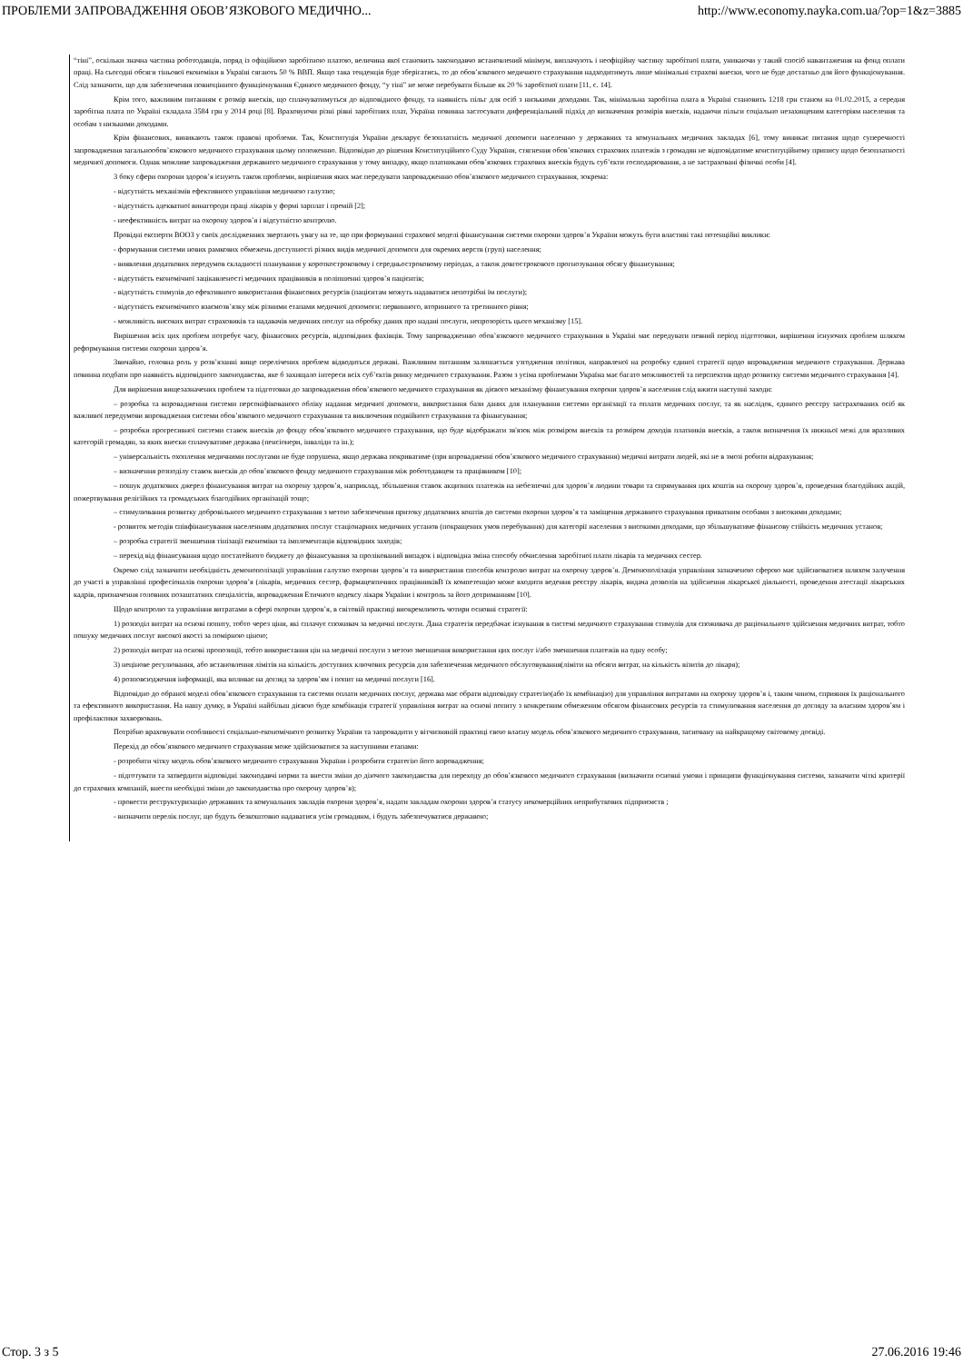ПРОБЛЕМИ ЗАПРОВАДЖЕННЯ ОБОВ’ЯЗКОВОГО МЕДИЧНО... http://www.economy.nayka.com.ua/?op=1&z=3885
“тіні”, оскільки значна частина роботодавців, поряд із офіційною заробітною платою, величина якої становить законодавчо встановлений мінімум, виплачують і неофіційну частину заробітної плати, уникаючи у такий спосіб навантаження на фонд оплати праці. На сьогодні обсяги тіньової економіки в Україні сягають 50 % ВВП. Якщо така тенденція буде зберігатись, то до обов’язкового медичного страхування надходитимуть лише мінімальні страхові внески, чого не буде достатньо для його функціонування. Слід зазначити, що для забезпечення повноцінного функціонування Єдиного медичного фонду, “у тіні” не може перебувати більше як 20 % заробітної плати [11, с. 14].
Крім того, важливим питанням є розмір внесків, що сплачуватимуться до відповідного фонду, та наявність пільг для осіб з низькими доходами. Так, мінімальна заробітна плата в Україні становить 1218 грн станом на 01.02.2015, а середня заробітна плата по Україні складала 3584 грн у 2014 році [8]. Враховуючи різні рівні заробітних плат, Україна повинна застосувати диференціальний підхід до визначення розмірів внесків, надаючи пільги соціально незахищеним категоріям населення та особам з низькими доходами.
Крім фінансових, виникають також правові проблеми. Так, Конституція України декларує безоплатність медичної допомоги населенню у державних та комунальних медичних закладах [6], тому виникає питання щодо суперечності запровадження загальнообов’язкового медичного страхування цьому положенню. Відповідно до рішення Конституційного Суду України, стягнення обов’язкових страхових платежів з громадян не відповідатиме конституційному припису щодо безоплатності медичної допомоги. Однак можливе запровадження державного медичного страхування у тому випадку, якщо платниками обов’язкових страхових внесків будуть суб’єкти господарювання, а не застраховані фізичні особи [4].
З боку сфери охорони здоров’я існують також проблеми, вирішення яких має передувати запровадженню обов’язкового медичного страхування, зокрема:
- відсутність механізмів ефективного управління медичною галуззю;
- відсутність адекватної винагороди праці лікарів у формі зарплат і премій [2];
- неефективність витрат на охорону здоров’я і відсутністю контролю.
Провідні експерти ВООЗ у своїх дослідженнях звертають увагу на те, що при формуванні страхової моделі фінансування системи охорони здоров’я України можуть бути властиві такі потенційні виклики:
- формування системи нових рамкових обмежень доступності різних видів медичної допомоги для окремих верств (груп) населення;
- виявлення додаткових передумов складності планування у короткостроковому і середньостроковому періодах, а також довгострокового прогнозування обсягу фінансування;
- відсутність економічної зацікавленості медичних працівників в поліпшенні здоров’я пацієнтів;
- відсутність стимулів до ефективного використання фінансових ресурсів (пацієнтам можуть надаватися непотрібні їм послуги);
- відсутність економічного взаємозв’язку між різними етапами медичної допомоги: первинного, вторинного та третинного рівня;
- можливість високих витрат страховиків та надавачів медичних послуг на обробку даних про надані послуги, непрозорість цього механізму [15].
Вирішення всіх цих проблем потребує часу, фінансових ресурсів, відповідних фахівців. Тому запровадженню обов’язкового медичного страхування в Україні має передувати певний період підготовки, вирішення існуючих проблем шляхом реформування системи охорони здоров’я.
Звичайно, головна роль у розв’язанні вище перелічених проблем відводиться державі. Важливим питанням залишається узгодження політики, направленої на розробку єдиної стратегії щодо впровадження медичного страхування. Держава повинна подбати про наявність відповідного законодавства, яке б захищало інтереси всіх суб’єктів ринку медичного страхування. Разом з усіма проблемами Україна має багато можливостей та перспектив щодо розвитку системи медичного страхування [4].
Для вирішення вищезазначених проблем та підготовки до запровадження обов’язкового медичного страхування як дієвого механізму фінансування охорони здоров’я населення слід вжити наступні заходи:
– розробка та впровадження системи персоніфікованого обліку надання медичної допомоги, використання бази даних для планування системи організації та оплати медичних послуг, та як наслідок, єдиного реєстру застрахованих осіб як важливої передумови впровадження системи обов’язкового медичного страхування та виключення подвійного страхування та фінансування;
– розробки прогресивної системи ставок внесків до фонду обов’язкового медичного страхування, що буде відображати зв'язок між розміром внесків та розміром доходів платників внесків, а також визначення їх нижньої межі для вразливих категорій громадян, за яких внески сплачуватиме держава (пенсіонери, інваліди та ін.);
– універсальність охоплення медичними послугами не буде порушена, якщо держава покриватиме (при впровадженні обов’язкового медичного страхування) медичні витрати людей, які не в змозі робити відрахування;
– визначення розподілу ставок внесків до обов’язкового фонду медичного страхування між роботодавцем та працівником [10];
– пошук додаткових джерел фінансування витрат на охорону здоров’я, наприклад, збільшення ставок акцизних платежів на небезпечні для здоров’я людини товари та спрямування цих коштів на охорону здоров’я, проведення благодійних акцій, пожертвування релігійних та громадських благодійних організацій тощо;
– стимулювання розвитку добровільного медичного страхування з метою забезпечення притоку додаткових коштів до системи охорони здоров’я та заміщення державного страхування приватним особами з високими доходами;
- розвиток методів співфінансування населенням додаткових послуг стаціонарних медичних установ (покращених умов перебування) для категорії населення з високими доходами, що збільшуватиме фінансову стійкість медичних установ;
– розробка стратегії зменшення тінізації економіки та імплементація відповідних заходів;
– перехід від фінансування щодо постатейного бюджету до фінансування за пролікований випадок і відповідна зміна способу обчислення заробітної плати лікарів та медичних сестер.
Окремо слід зазначити необхідність демонополізації управління галуззю охорони здоров’я та використання способів контролю витрат на охорону здоров’я. Демонополізація управління зазначеною сферою має здійснюватися шляхом залучення до участі в управлінні професіоналів охорони здоров’я (лікарів, медичних сестер, фармацевтичних працівниківВ їх компетенцію може входити ведення реєстру лікарів, видача дозволів на здійснення лікарської діяльності, проведення атестації лікарських кадрів, призначення головних позаштатних спеціалістів, впровадження Етичного кодексу лікаря України і контроль за його дотриманням [10].
Щодо контролю та управління витратами в сфері охорони здоров’я, в світовій практиці виокремлюють чотири основні стратегії:
1) розподіл витрат на основі попиту, тобто через ціни, які сплачує споживач за медичні послуги. Дана стратегія передбачає існування в системі медичного страхування стимулів для споживача до раціонального здійснення медичних витрат, тобто пошуку медичних послуг високої якості за помірною ціною;
2) розподіл витрат на основі пропозиції, тобто використання цін на медичні послуги з метою зменшення використання цих послуг і/або зменшення платежів на одну особу;
3) нецінове регулювання, або встановлення лімітів на кількість доступних ключових ресурсів для забезпечення медичного обслуговування(ліміти на обсяги витрат, на кількість візитів до лікаря);
4) розповсюдження інформації, яка впливає на догляд за здоров’ям і попит на медичні послуги [16].
Відповідно до обраної моделі обов’язкового страхування та системи оплати медичних послуг, держава має обрати відповідну стратегію(або їх комбінацію) для управління витратами на охорону здоров’я і, таким чином, сприяння їх раціонального та ефективного використання. На нашу думку, в Україні найбільш дієвою буде комбінація стратегії управління витрат на основі попиту з конкретним обмеженим обсягом фінансових ресурсів та стимулювання населення до догляду за власним здоров’ям і профілактики захворювань.
Потрібно враховувати особливості соціально-економічного розвитку України та запровадити у вітчизняній практиці свою власну модель обов’язкового медичного страхування, засновану на найкращому світовому досвіді.
Перехід до обов’язкового медичного страхування може здійснюватися за наступними етапами:
- розробити чітку модель обов’язкового медичного страхування України і розробити стратегію його впровадження;
- підготувати та затвердити відповідні законодавчі норми та внести зміни до діючого законодавства для переходу до обов’язкового медичного страхування (визначити основні умови і принципи функціонування системи, зазначити чіткі критерії до страхових компаній, внести необхідні зміни до законодавства про охорону здоров’я);
- провести реструктуризацію державних та комунальних закладів охорони здоров’я, надати закладам охорони здоров’я статусу некомерційних неприбуткових підприємств ;
- визначити перелік послуг, що будуть безкоштовно надаватися усім громадянм, і будуть забезпечуватися державою;
Стор. 3 з 5 27.06.2016 19:46